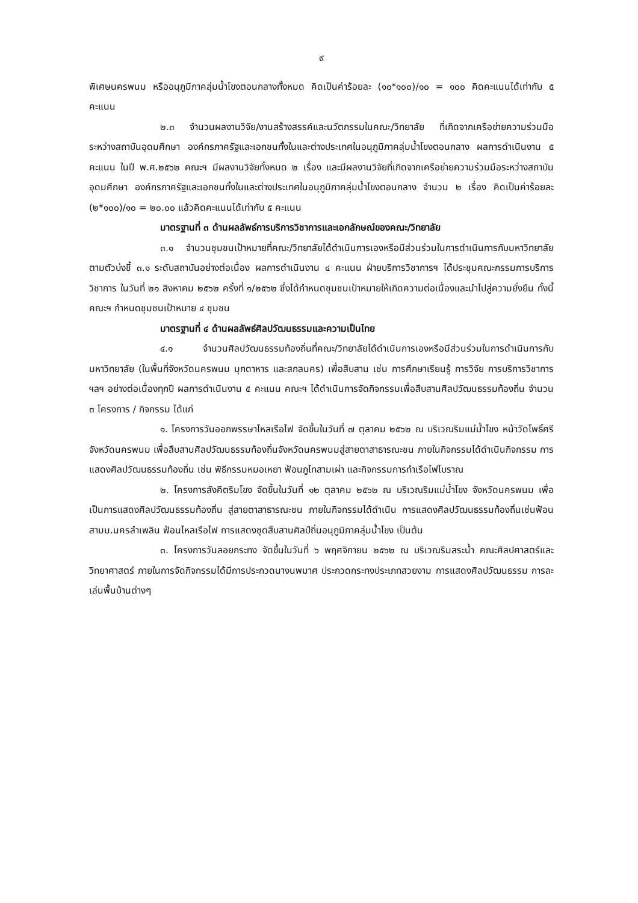๙
พิเศษนครพนม หรืออนุภูมิภาคลุ่มน้ำโขงตอนกลางทั้งหมด คิดเป็นค่าร้อยละ (๑๐*๑๐๐)/๑๐ = ๑๐๐ คิดคะแนนได้เท่ากับ ๕ คะแนน
๒.๓ จำนวนผลงานวิจัย/งานสร้างสรรค์และนวัตกรรมในคณะ/วิทยาลัย ที่เกิดจากเครือข่ายความร่วมมือระหว่างสถาบันอุดมศึกษา องค์กรภาครัฐและเอกชนทั้งในและต่างประเทศในอนุภูมิภาคลุ่มน้ำโขงตอนกลาง ผลการดำเนินงาน ๕ คะแนน ในปี พ.ศ.๒๕๖๒ คณะฯ มีผลงานวิจัยทั้งหมด ๒ เรื่อง และมีผลงานวิจัยที่เกิดจากเครือข่ายความร่วมมือระหว่างสถาบันอุดมศึกษา องค์กรภาครัฐและเอกชนทั้งในและต่างประเทศในอนุภูมิภาคลุ่มน้ำโขงตอนกลาง จำนวน ๒ เรื่อง คิดเป็นค่าร้อยละ (๒*๑๐๐)/๑๐ = ๒๐.๐๐ แล้วคิดคะแนนได้เท่ากับ ๕ คะแนน
มาตรฐานที่ ๓ ด้านผลลัพธ์การบริการวิชาการและเอกลักษณ์ของคณะ/วิทยาลัย
๓.๑ จำนวนชุมชนเป้าหมายที่คณะ/วิทยาลัยได้ดำเนินการเองหรือมีส่วนร่วมในการดำเนินการกับมหาวิทยาลัย ตามตัวบ่งชี้ ๓.๑ ระดับสถาบันอย่างต่อเนื่อง ผลการดำเนินงาน ๔ คะแนน ฝ่ายบริการวิชาการฯ ได้ประชุมคณะกรรมการบริการวิชาการ ในวันที่ ๒๑ สิงหาคม ๒๕๖๒ ครั้งที่ ๑/๒๕๖๒ ซึ่งได้กำหนดชุมชนเป้าหมายให้เกิดความต่อเนื่องและนำไปสู่ความยั่งยืน ทั้งนี้ คณะฯ กำหนดชุมชนเป้าหมาย ๔ ชุมชน
มาตรฐานที่ ๔ ด้านผลลัพธ์ศิลปวัฒนธรรมและความเป็นไทย
๔.๑ จำนวนศิลปวัฒนธรรมท้องถิ่นที่คณะ/วิทยาลัยได้ดำเนินการเองหรือมีส่วนร่วมในการดำเนินการกับมหาวิทยาลัย (ในพื้นที่จังหวัดนครพนม มุกดาหาร และสกลนคร) เพื่อสืบสาน เช่น การศึกษาเรียนรู้ การวิจัย การบริการวิชาการ ฯลฯ อย่างต่อเนื่องทุกปี ผลการดำเนินงาน ๕ คะแนน คณะฯ ได้ดำเนินการจัดกิจกรรมเพื่อสืบสานศิลปวัฒนธรรมท้องถิ่น จำนวน ๓ โครงการ / กิจกรรม ได้แก่
๑. โครงการวันออกพรรษาไหลเรือไฟ จัดขึ้นในวันที่ ๗ ตุลาคม ๒๕๖๒ ณ บริเวณริมแม่น้ำโขง หน้าวัดโพธิ์ศรี จังหวัดนครพนม เพื่อสืบสานศิลปวัฒนธรรมท้องถิ่นจังหวัดนครพนมสู่สายตาสาธารณะชน ภายในกิจกรรมได้ดำเนินกิจกรรม การแสดงศิลปวัฒนธรรมท้องถิ่น เช่น พิธีกรรมหมอเหยา ฟ้อนภูไทสามเผ่า และกิจกรรมการทำเรือไฟโบราณ
๒. โครงการสังคีตริมโขง จัดขึ้นในวันที่ ๑๒ ตุลาคม ๒๕๖๒ ณ บริเวณริมแม่น้ำโขง จังหวัดนครพนม เพื่อเป็นการแสดงศิลปวัฒนธรรมท้องถิ่น สู่สายตาสาธารณะชน ภายในกิจกรรมได้ดำเนิน การแสดงศิลปวัฒนธรรมท้องถิ่นเช่นฟ้อนสามม.นครลำเพลิน ฟ้อนไหลเรือไฟ การแสดงชุดสืบสานศิลป์ถิ่นอนุภูมิภาคลุ่มน้ำโขง เป็นต้น
๓. โครงการวันลอยกระทง จัดขึ้นในวันที่ ๖ พฤศจิกายน ๒๕๖๒ ณ บริเวณริมสระน้ำ คณะศิลปศาสตร์และวิทยาศาสตร์ ภายในการจัดกิจกรรมได้มีการประกวดนางนพมาศ ประกวดกระทงประเภทสวยงาม การแสดงศิลปวัฒนธรรม การละเล่นพื้นบ้านต่างๆ